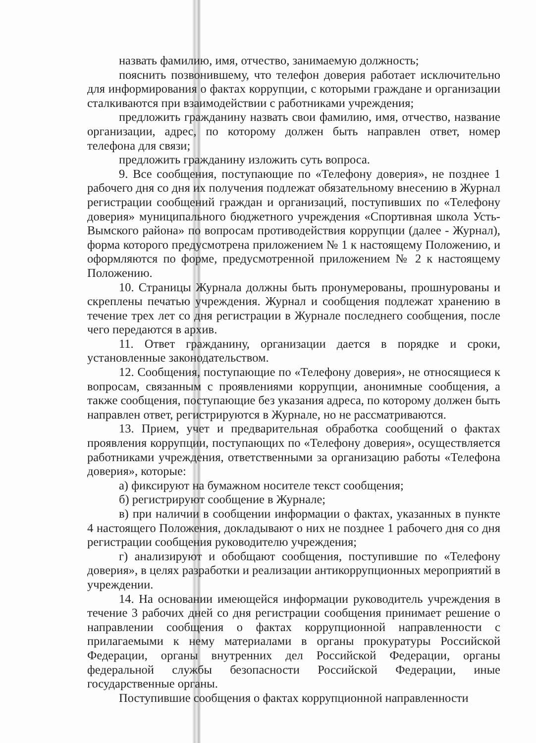назвать фамилию, имя, отчество, занимаемую должность;
пояснить позвонившему, что телефон доверия работает исключительно для информирования о фактах коррупции, с которыми граждане и организации сталкиваются при взаимодействии с работниками учреждения;
предложить гражданину назвать свои фамилию, имя, отчество, название организации, адрес, по которому должен быть направлен ответ, номер телефона для связи;
предложить гражданину изложить суть вопроса.
9. Все сообщения, поступающие по «Телефону доверия», не позднее 1 рабочего дня со дня их получения подлежат обязательному внесению в Журнал регистрации сообщений граждан и организаций, поступивших по «Телефону доверия» муниципального бюджетного учреждения «Спортивная школа Усть-Вымского района» по вопросам противодействия коррупции (далее - Журнал), форма которого предусмотрена приложением № 1 к настоящему Положению, и оформляются по форме, предусмотренной приложением № 2 к настоящему Положению.
10. Страницы Журнала должны быть пронумерованы, прошнурованы и скреплены печатью учреждения. Журнал и сообщения подлежат хранению в течение трех лет со дня регистрации в Журнале последнего сообщения, после чего передаются в архив.
11. Ответ гражданину, организации дается в порядке и сроки, установленные законодательством.
12. Сообщения, поступающие по «Телефону доверия», не относящиеся к вопросам, связанным с проявлениями коррупции, анонимные сообщения, а также сообщения, поступающие без указания адреса, по которому должен быть направлен ответ, регистрируются в Журнале, но не рассматриваются.
13. Прием, учет и предварительная обработка сообщений о фактах проявления коррупции, поступающих по «Телефону доверия», осуществляется работниками учреждения, ответственными за организацию работы «Телефона доверия», которые:
а) фиксируют на бумажном носителе текст сообщения;
б) регистрируют сообщение в Журнале;
в) при наличии в сообщении информации о фактах, указанных в пункте 4 настоящего Положения, докладывают о них не позднее 1 рабочего дня со дня регистрации сообщения руководителю учреждения;
г) анализируют и обобщают сообщения, поступившие по «Телефону доверия», в целях разработки и реализации антикоррупционных мероприятий в учреждении.
14. На основании имеющейся информации руководитель учреждения в течение 3 рабочих дней со дня регистрации сообщения принимает решение о направлении сообщения о фактах коррупционной направленности с прилагаемыми к нему материалами в органы прокуратуры Российской Федерации, органы внутренних дел Российской Федерации, органы федеральной службы безопасности Российской Федерации, иные государственные органы.
Поступившие сообщения о фактах коррупционной направленности